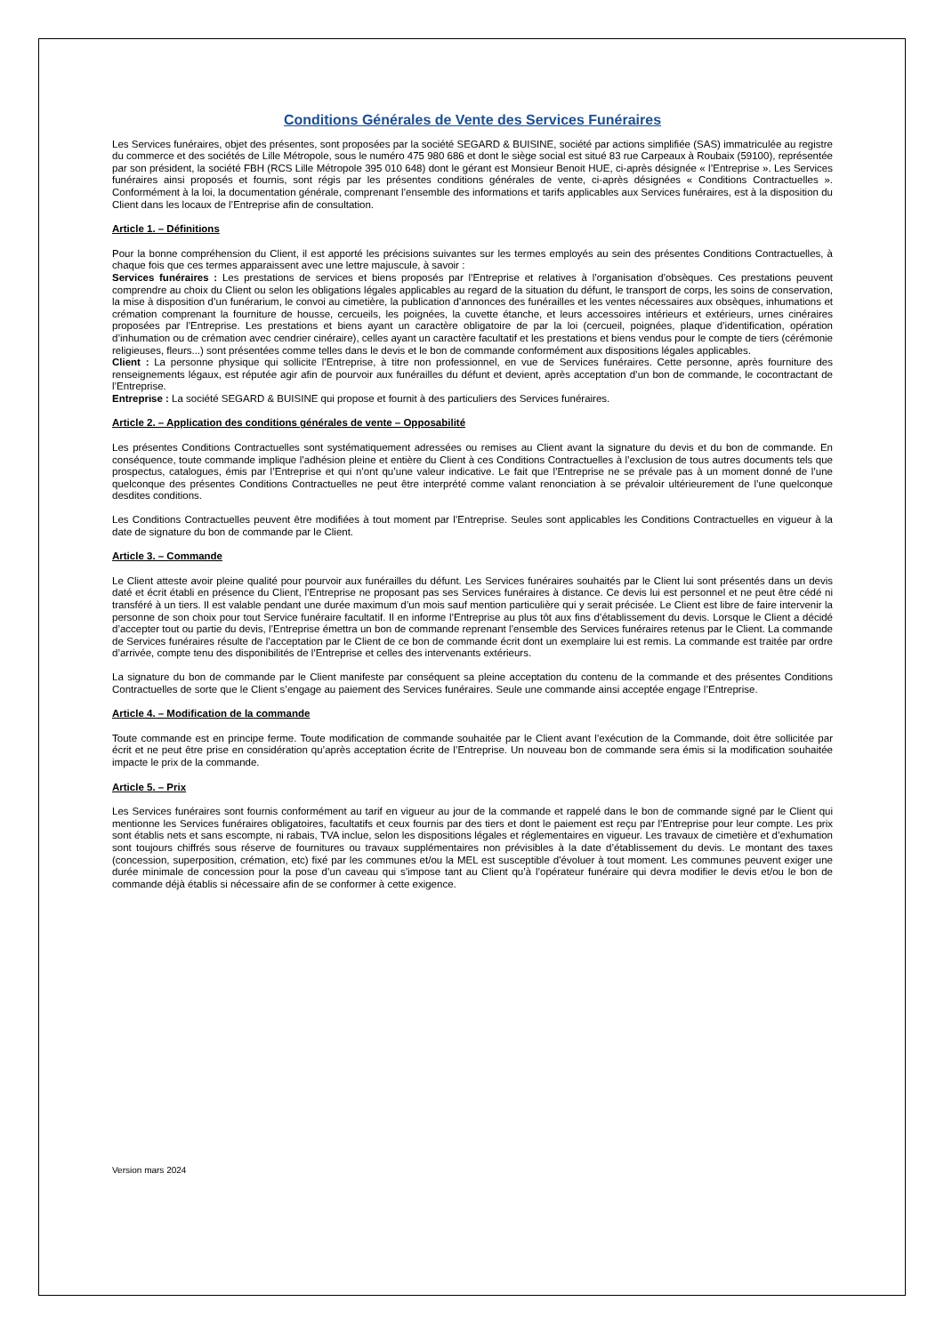Conditions Générales de Vente des Services Funéraires
Les Services funéraires, objet des présentes, sont proposées par la société SEGARD & BUISINE, société par actions simplifiée (SAS) immatriculée au registre du commerce et des sociétés de Lille Métropole, sous le numéro 475 980 686 et dont le siège social est situé 83 rue Carpeaux à Roubaix (59100), représentée par son président, la société FBH (RCS Lille Métropole 395 010 648) dont le gérant est Monsieur Benoit HUE, ci-après désignée « l’Entreprise ». Les Services funéraires ainsi proposés et fournis, sont régis par les présentes conditions générales de vente, ci-après désignées « Conditions Contractuelles ». Conformément à la loi, la documentation générale, comprenant l’ensemble des informations et tarifs applicables aux Services funéraires, est à la disposition du Client dans les locaux de l’Entreprise afin de consultation.
Article 1. – Définitions
Pour la bonne compréhension du Client, il est apporté les précisions suivantes sur les termes employés au sein des présentes Conditions Contractuelles, à chaque fois que ces termes apparaissent avec une lettre majuscule, à savoir :
Services funéraires : Les prestations de services et biens proposés par l’Entreprise et relatives à l’organisation d’obsèques. Ces prestations peuvent comprendre au choix du Client ou selon les obligations légales applicables au regard de la situation du défunt, le transport de corps, les soins de conservation, la mise à disposition d’un funérarium, le convoi au cimetière, la publication d’annonces des funérailles et les ventes nécessaires aux obsèques, inhumations et crémation comprenant la fourniture de housse, cercueils, les poignées, la cuvette étanche, et leurs accessoires intérieurs et extérieurs, urnes cinéraires proposées par l’Entreprise. Les prestations et biens ayant un caractère obligatoire de par la loi (cercueil, poignées, plaque d’identification, opération d’inhumation ou de crémation avec cendrier cinéraire), celles ayant un caractère facultatif et les prestations et biens vendus pour le compte de tiers (cérémonie religieuses, fleurs...) sont présentées comme telles dans le devis et le bon de commande conformément aux dispositions légales applicables.
Client : La personne physique qui sollicite l’Entreprise, à titre non professionnel, en vue de Services funéraires. Cette personne, après fourniture des renseignements légaux, est réputée agir afin de pourvoir aux funérailles du défunt et devient, après acceptation d’un bon de commande, le cocontractant de l’Entreprise.
Entreprise : La société SEGARD & BUISINE qui propose et fournit à des particuliers des Services funéraires.
Article 2. – Application des conditions générales de vente – Opposabilité
Les présentes Conditions Contractuelles sont systématiquement adressées ou remises au Client avant la signature du devis et du bon de commande. En conséquence, toute commande implique l’adhésion pleine et entière du Client à ces Conditions Contractuelles à l’exclusion de tous autres documents tels que prospectus, catalogues, émis par l’Entreprise et qui n’ont qu’une valeur indicative. Le fait que l’Entreprise ne se prévale pas à un moment donné de l’une quelconque des présentes Conditions Contractuelles ne peut être interprété comme valant renonciation à se prévaloir ultérieurement de l’une quelconque desdites conditions.
Les Conditions Contractuelles peuvent être modifiées à tout moment par l’Entreprise. Seules sont applicables les Conditions Contractuelles en vigueur à la date de signature du bon de commande par le Client.
Article 3. – Commande
Le Client atteste avoir pleine qualité pour pourvoir aux funérailles du défunt. Les Services funéraires souhaités par le Client lui sont présentés dans un devis daté et écrit établi en présence du Client, l’Entreprise ne proposant pas ses Services funéraires à distance. Ce devis lui est personnel et ne peut être cédé ni transféré à un tiers. Il est valable pendant une durée maximum d’un mois sauf mention particulière qui y serait précisée. Le Client est libre de faire intervenir la personne de son choix pour tout Service funéraire facultatif. Il en informe l’Entreprise au plus tôt aux fins d’établissement du devis. Lorsque le Client a décidé d’accepter tout ou partie du devis, l’Entreprise émettra un bon de commande reprenant l’ensemble des Services funéraires retenus par le Client. La commande de Services funéraires résulte de l’acceptation par le Client de ce bon de commande écrit dont un exemplaire lui est remis. La commande est traitée par ordre d’arrivée, compte tenu des disponibilités de l’Entreprise et celles des intervenants extérieurs.
La signature du bon de commande par le Client manifeste par conséquent sa pleine acceptation du contenu de la commande et des présentes Conditions Contractuelles de sorte que le Client s’engage au paiement des Services funéraires. Seule une commande ainsi acceptée engage l’Entreprise.
Article 4. – Modification de la commande
Toute commande est en principe ferme. Toute modification de commande souhaitée par le Client avant l’exécution de la Commande, doit être sollicitée par écrit et ne peut être prise en considération qu’après acceptation écrite de l’Entreprise. Un nouveau bon de commande sera émis si la modification souhaitée impacte le prix de la commande.
Article 5. – Prix
Les Services funéraires sont fournis conformément au tarif en vigueur au jour de la commande et rappelé dans le bon de commande signé par le Client qui mentionne les Services funéraires obligatoires, facultatifs et ceux fournis par des tiers et dont le paiement est reçu par l’Entreprise pour leur compte. Les prix sont établis nets et sans escompte, ni rabais, TVA inclue, selon les dispositions légales et réglementaires en vigueur. Les travaux de cimetière et d’exhumation sont toujours chiffrés sous réserve de fournitures ou travaux supplémentaires non prévisibles à la date d’établissement du devis. Le montant des taxes (concession, superposition, crémation, etc) fixé par les communes et/ou la MEL est susceptible d’évoluer à tout moment. Les communes peuvent exiger une durée minimale de concession pour la pose d’un caveau qui s’impose tant au Client qu’à l’opérateur funéraire qui devra modifier le devis et/ou le bon de commande déjà établis si nécessaire afin de se conformer à cette exigence.
Version mars 2024